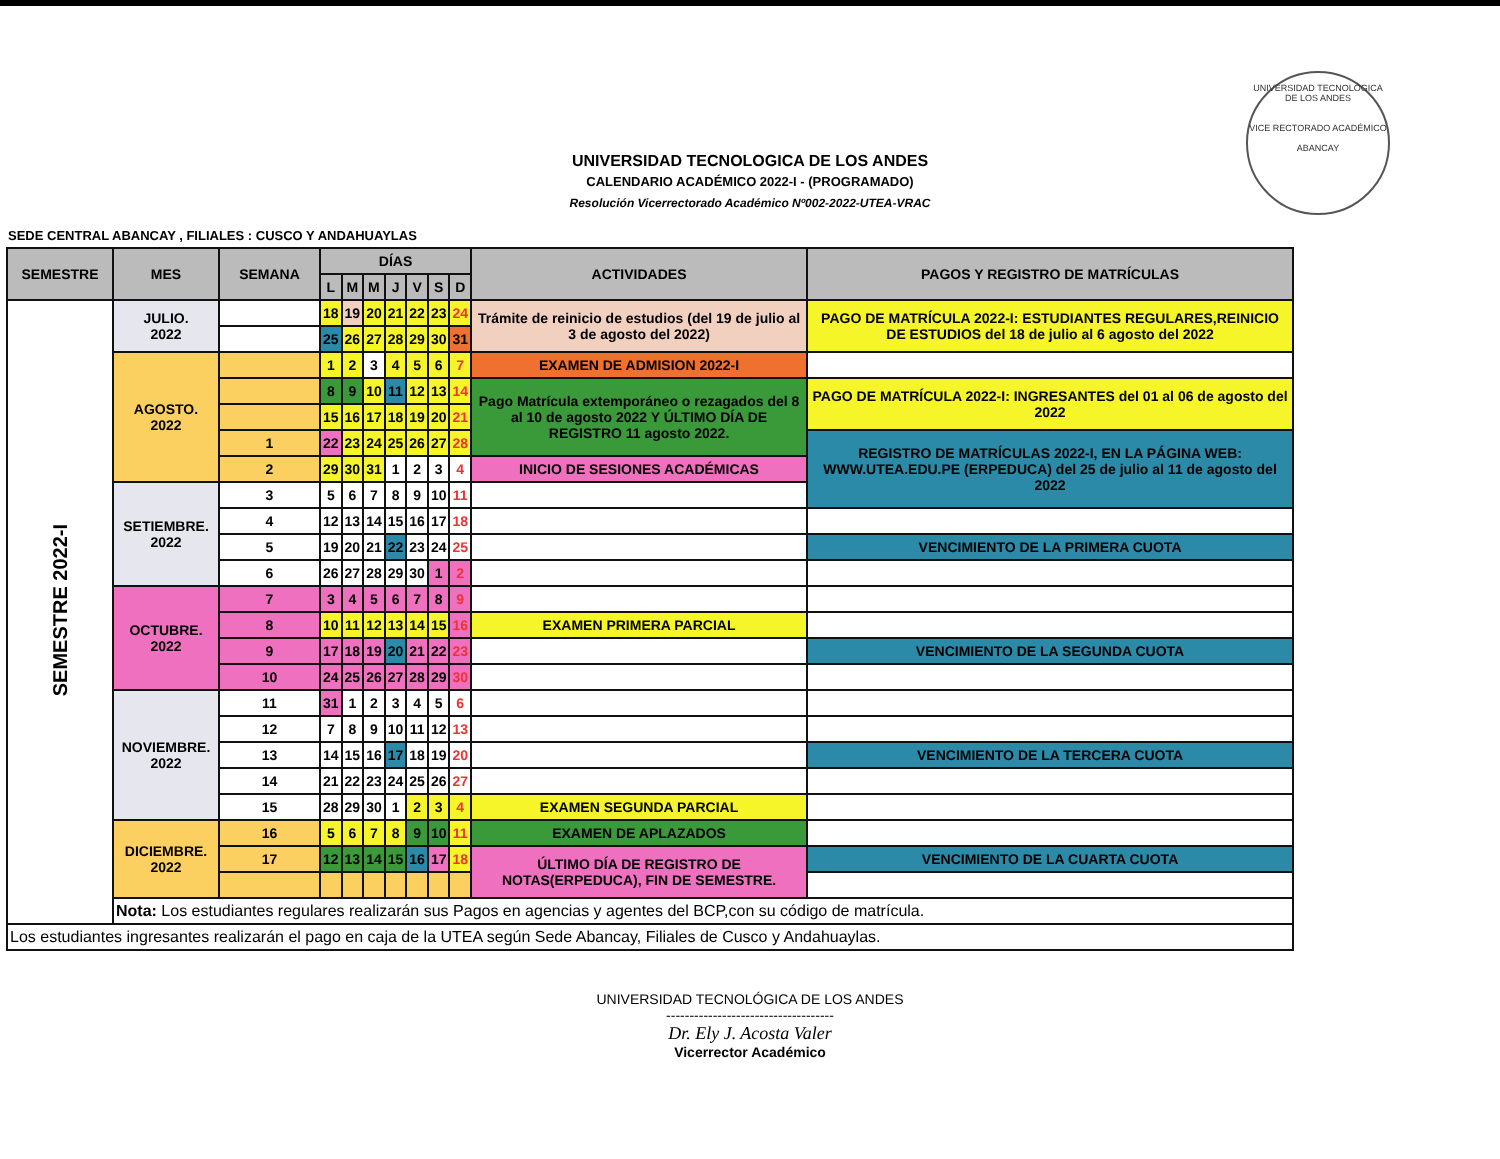UNIVERSIDAD TECNOLOGICA DE LOS ANDES
CALENDARIO ACADÉMICO 2022-I - (PROGRAMADO)
Resolución Vicerrectorado Académico Nº002-2022-UTEA-VRAC
UNIVERSIDAD TECNOLÓGICA DE LOS ANDES
VICE RECTORADO ACADÉMICO
ABANCAY
SEDE CENTRAL ABANCAY , FILIALES : CUSCO Y ANDAHUAYLAS
| SEMESTRE | MES | SEMANA | DÍAS | | | | | | | ACTIVIDADES | PAGOS Y REGISTRO DE MATRÍCULAS |
| --- | --- | --- | --- | --- | --- | --- | --- | --- | --- | --- | --- |
| | | | L | M | M | J | V | S | D | | |
| SEMESTRE 2022-I | JULIO. 2022 | | 18 | 19 | 20 | 21 | 22 | 23 | 24 | Trámite de reinicio de estudios (del 19 de julio al 3 de agosto del 2022) | PAGO DE MATRÍCULA 2022-I: ESTUDIANTES REGULARES,REINICIO DE ESTUDIOS del 18 de julio al 6 agosto del 2022 |
| | | | 25 | 26 | 27 | 28 | 29 | 30 | 31 | | |
| | AGOSTO. 2022 | | 1 | 2 | 3 | 4 | 5 | 6 | 7 | EXAMEN DE ADMISION 2022-I | |
| | | | 8 | 9 | 10 | 11 | 12 | 13 | 14 | Pago Matrícula extemporáneo o rezagados del 8 al 10 de agosto 2022 Y ÚLTIMO DÍA DE REGISTRO 11 agosto 2022. | PAGO DE MATRÍCULA 2022-I: INGRESANTES del 01 al 06 de agosto del 2022 |
| | | | 15 | 16 | 17 | 18 | 19 | 20 | 21 | | |
| | | 1 | 22 | 23 | 24 | 25 | 26 | 27 | 28 | | REGISTRO DE MATRÍCULAS 2022-I, EN LA PÁGINA WEB: WWW.UTEA.EDU.PE (ERPEDUCA) del 25 de julio al 11 de agosto del 2022 |
| | | 2 | 29 | 30 | 31 | 1 | 2 | 3 | 4 | INICIO DE SESIONES ACADÉMICAS | |
| | SETIEMBRE. 2022 | 3 | 5 | 6 | 7 | 8 | 9 | 10 | 11 | | |
| | | 4 | 12 | 13 | 14 | 15 | 16 | 17 | 18 | | |
| | | 5 | 19 | 20 | 21 | 22 | 23 | 24 | 25 | | VENCIMIENTO DE LA PRIMERA CUOTA |
| | | 6 | 26 | 27 | 28 | 29 | 30 | 1 | 2 | | |
| | OCTUBRE. 2022 | 7 | 3 | 4 | 5 | 6 | 7 | 8 | 9 | | |
| | | 8 | 10 | 11 | 12 | 13 | 14 | 15 | 16 | EXAMEN PRIMERA PARCIAL | |
| | | 9 | 17 | 18 | 19 | 20 | 21 | 22 | 23 | | VENCIMIENTO DE LA SEGUNDA CUOTA |
| | | 10 | 24 | 25 | 26 | 27 | 28 | 29 | 30 | | |
| | NOVIEMBRE. 2022 | 11 | 31 | 1 | 2 | 3 | 4 | 5 | 6 | | |
| | | 12 | 7 | 8 | 9 | 10 | 11 | 12 | 13 | | |
| | | 13 | 14 | 15 | 16 | 17 | 18 | 19 | 20 | | VENCIMIENTO DE LA TERCERA CUOTA |
| | | 14 | 21 | 22 | 23 | 24 | 25 | 26 | 27 | | |
| | | 15 | 28 | 29 | 30 | 1 | 2 | 3 | 4 | EXAMEN SEGUNDA PARCIAL | |
| | DICIEMBRE. 2022 | 16 | 5 | 6 | 7 | 8 | 9 | 10 | 11 | EXAMEN DE APLAZADOS | |
| | | 17 | 12 | 13 | 14 | 15 | 16 | 17 | 18 | ÚLTIMO DÍA DE REGISTRO DE NOTAS(ERPEDUCA), FIN DE SEMESTRE. | VENCIMIENTO DE LA CUARTA CUOTA |
| | Nota: Los estudiantes regulares realizarán sus Pagos en agencias y agentes del BCP,con su código de matrícula. | | | | | | | | | | |
| Los estudiantes ingresantes realizarán el pago en caja de la UTEA según Sede Abancay, Filiales de Cusco y Andahuaylas. | | | | | | | | | | | |
UNIVERSIDAD TECNOLÓGICA DE LOS ANDES
------------------------------------
Dr. Ely J. Acosta Valer
Vicerrector Académico